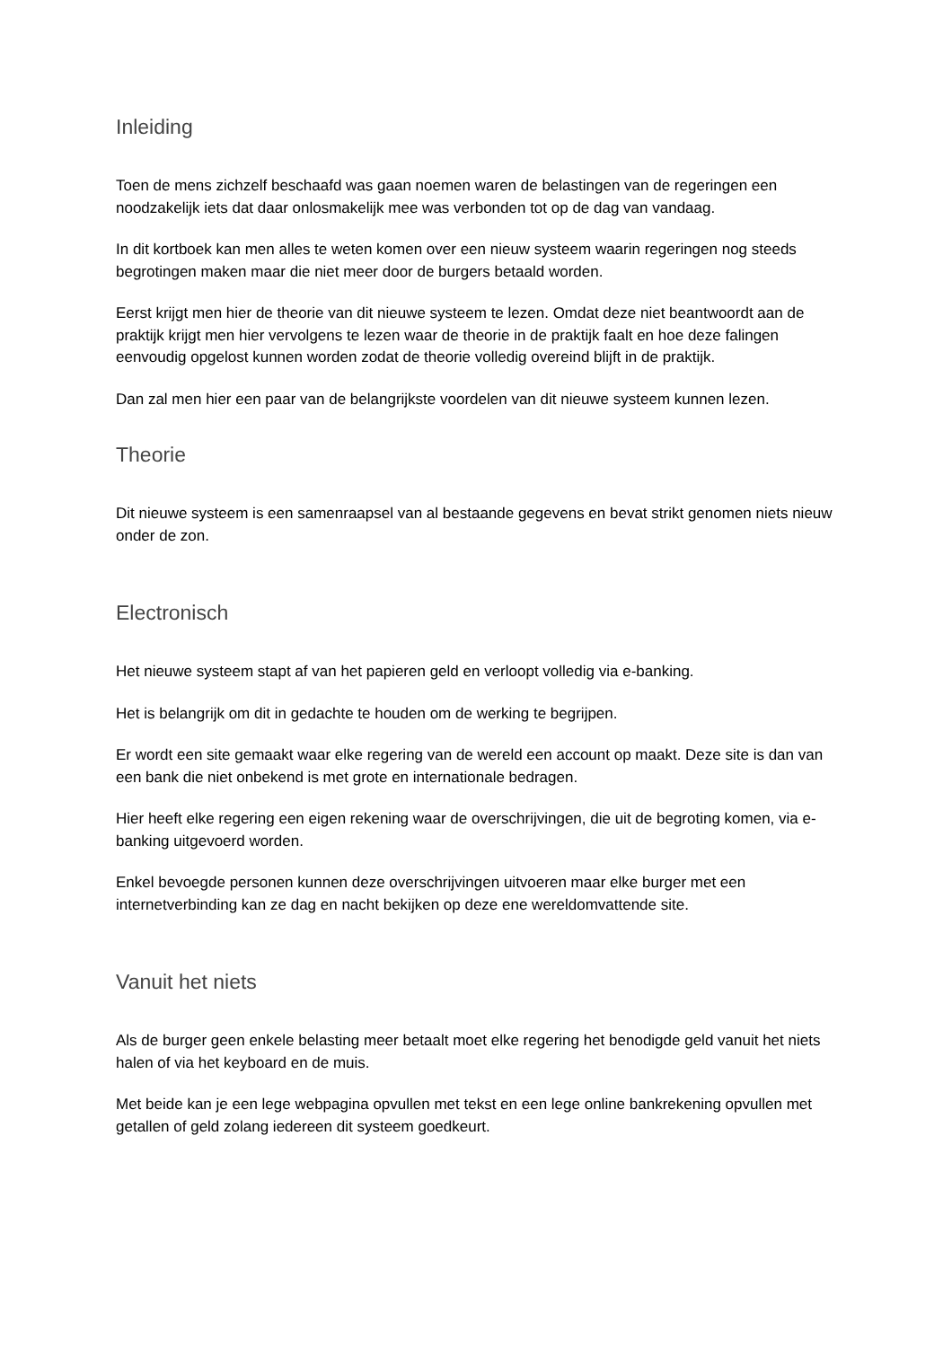Inleiding
Toen de mens zichzelf beschaafd was gaan noemen waren de belastingen van de regeringen een noodzakelijk iets dat daar onlosmakelijk mee was verbonden tot op de dag van vandaag.
In dit kortboek kan men alles te weten komen over een nieuw systeem waarin regeringen nog steeds begrotingen maken maar die niet meer door de burgers betaald worden.
Eerst krijgt men hier de theorie van dit nieuwe systeem te lezen. Omdat deze niet beantwoordt aan de praktijk krijgt men hier vervolgens te lezen waar de theorie in de praktijk faalt en hoe deze falingen eenvoudig opgelost kunnen worden zodat de theorie volledig overeind blijft in de praktijk.
Dan zal men hier een paar van de belangrijkste voordelen van dit nieuwe systeem kunnen lezen.
Theorie
Dit nieuwe systeem is een samenraapsel van al bestaande gegevens en bevat strikt genomen niets nieuw onder de zon.
Electronisch
Het nieuwe systeem stapt af van het papieren geld en verloopt volledig via e-banking.
Het is belangrijk om dit in gedachte te houden om de werking te begrijpen.
Er wordt een site gemaakt waar elke regering van de wereld een account op maakt. Deze site is dan van een bank die niet onbekend is met grote en internationale bedragen.
Hier heeft elke regering een eigen rekening waar de overschrijvingen, die uit de begroting komen, via e-banking uitgevoerd worden.
Enkel bevoegde personen kunnen deze overschrijvingen uitvoeren maar elke burger met een internetverbinding kan ze dag en nacht bekijken op deze ene wereldomvattende site.
Vanuit het niets
Als de burger geen enkele belasting meer betaalt moet elke regering het benodigde geld vanuit het niets halen of via het keyboard en de muis.
Met beide kan je een lege webpagina opvullen met tekst en een lege online bankrekening opvullen met getallen of geld zolang iedereen dit systeem goedkeurt.